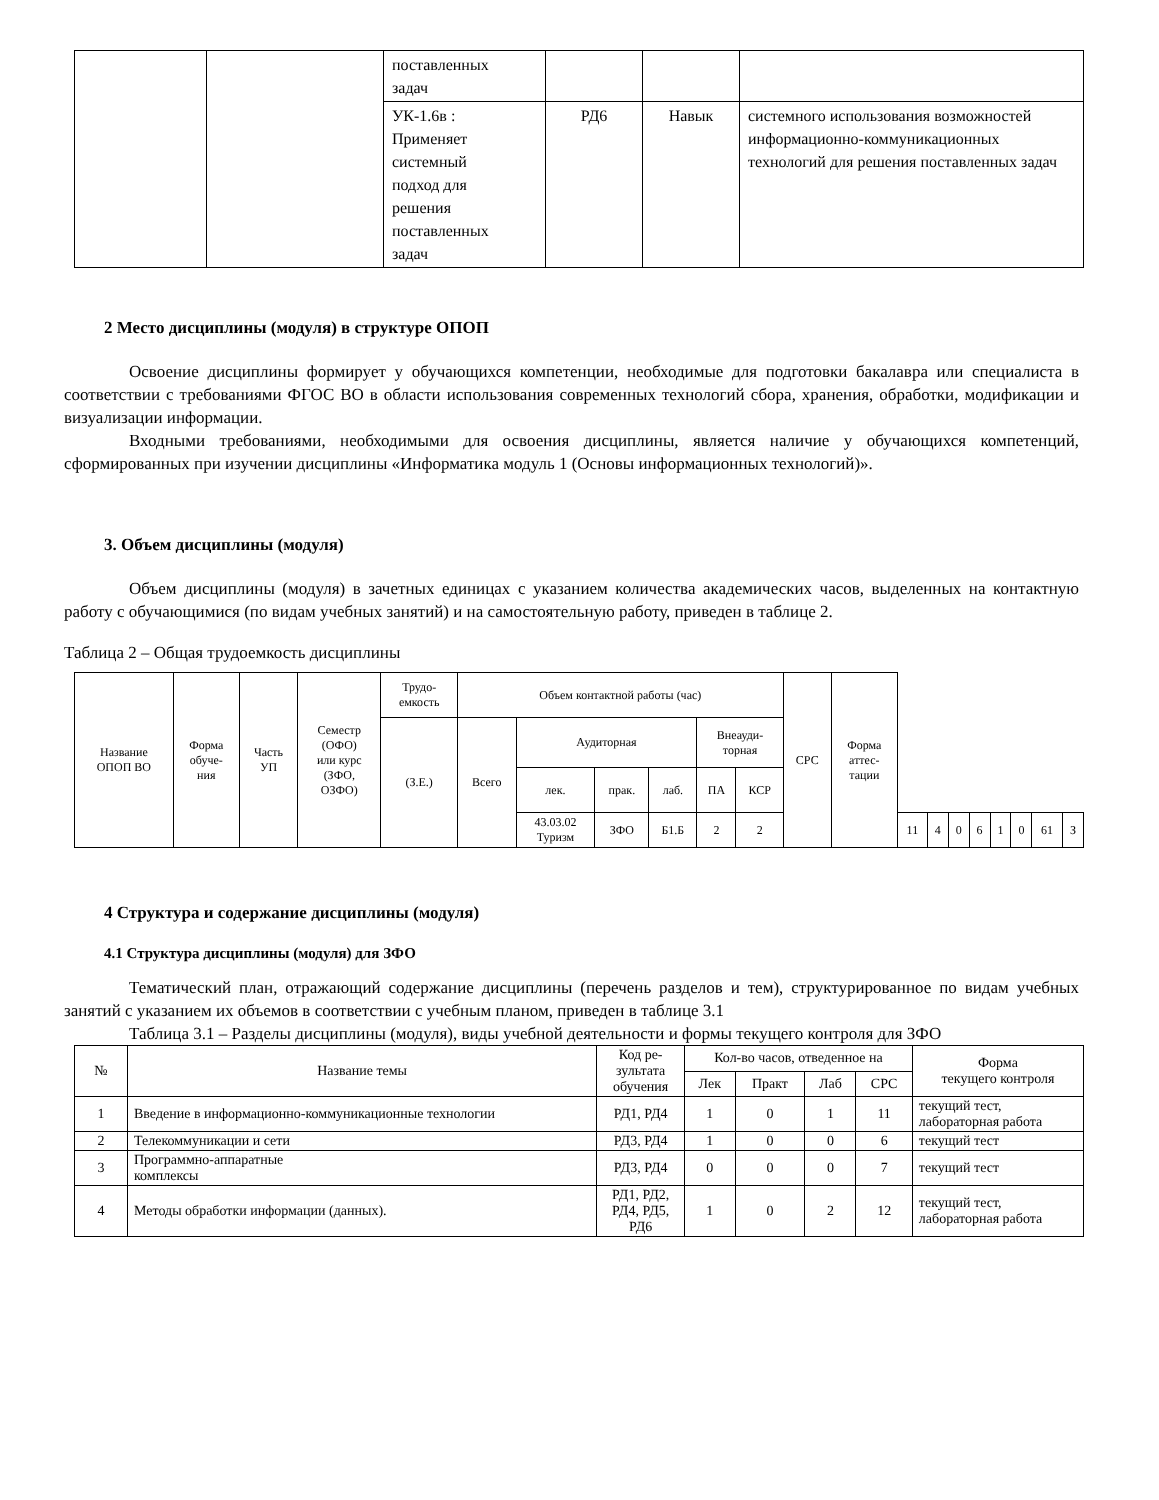| | | поставленных задач | | | |
| | | УК-1.6в : Применяет системный подход для решения поставленных задач | РД6 | Навык | системного использования возможностей информационно-коммуникационных технологий для решения поставленных задач |
2 Место дисциплины (модуля) в структуре ОПОП
Освоение дисциплины формирует у обучающихся компетенции, необходимые для подготовки бакалавра или специалиста в соответствии с требованиями ФГОС ВО в области использования современных технологий сбора, хранения, обработки, модификации и визуализации информации.
Входными требованиями, необходимыми для освоения дисциплины, является наличие у обучающихся компетенций, сформированных при изучении дисциплины «Информатика модуль 1 (Основы информационных технологий)».
3. Объем дисциплины (модуля)
Объем дисциплины (модуля) в зачетных единицах с указанием количества академических часов, выделенных на контактную работу с обучающимися (по видам учебных занятий) и на самостоятельную работу, приведен в таблице 2.
Таблица 2 – Общая трудоемкость дисциплины
| Название ОПОП ВО | Форма обуче- ния | Часть УП | Семестр (ОФО) или курс (ЗФО, ОЗФО) | Трудо- емкость | Объем контактной работы (час) | | | | | | СРС | Форма аттес- тации | | | | | | | | |
| | | | | (З.Е.) | Всего | Аудиторная | | | Внеауди- торная | | | | | | | | | | | |
| | | | | | | лек. | прак. | лаб. | ПА | КСР | | | | | | | | | | |
| | | | | | | 43.03.02 Туризм | ЗФО | Б1.Б | 2 | 2 | | | 11 | 4 | 0 | 6 | 1 | 0 | 61 | З |
4 Структура и содержание дисциплины (модуля)
4.1 Структура дисциплины (модуля) для ЗФО
Тематический план, отражающий содержание дисциплины (перечень разделов и тем), структурированное по видам учебных занятий с указанием их объемов в соответствии с учебным планом, приведен в таблице 3.1
Таблица 3.1 – Разделы дисциплины (модуля), виды учебной деятельности и формы текущего контроля для ЗФО
| № | Название темы | Код ре- зультата обучения | Кол-во часов, отведенное на | | | | Форма текущего контроля |
| | | | Лек | Практ | Лаб | СРС | |
| 1 | Введение в информационно-коммуникационные технологии | РД1, РД4 | 1 | 0 | 1 | 11 | текущий тест, лабораторная работа |
| 2 | Телекоммуникации и сети | РД3, РД4 | 1 | 0 | 0 | 6 | текущий тест |
| 3 | Программно-аппаратные комплексы | РД3, РД4 | 0 | 0 | 0 | 7 | текущий тест |
| 4 | Методы обработки информации (данных). | РД1, РД2, РД4, РД5, РД6 | 1 | 0 | 2 | 12 | текущий тест, лабораторная работа |